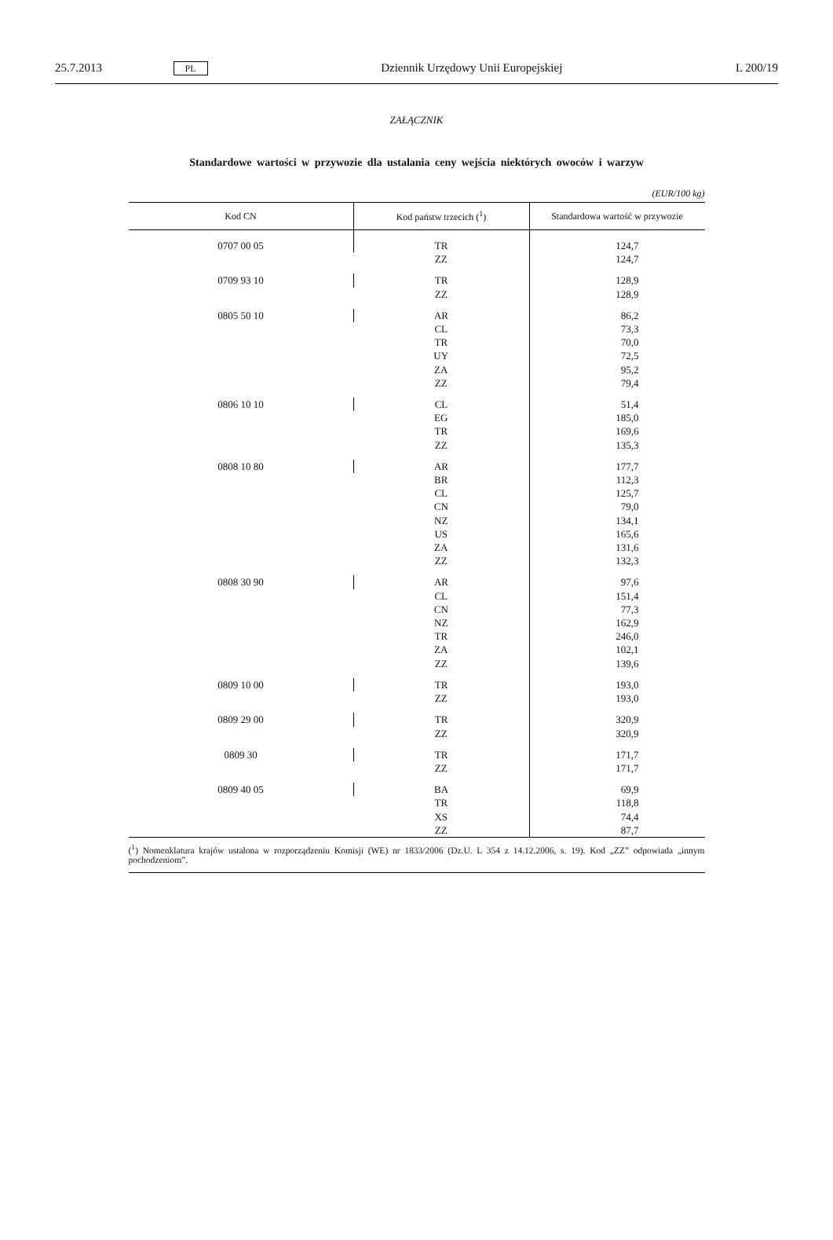25.7.2013 PL Dziennik Urzędowy Unii Europejskiej L 200/19
ZAŁĄCZNIK
Standardowe wartości w przywozie dla ustalania ceny wejścia niektórych owoców i warzyw
(EUR/100 kg)
| Kod CN | Kod państw trzecich (<sup>1</sup>) | Standardowa wartość w przywozie |
| --- | --- | --- |
| 0707 00 05 | TR | 124,7 |
| | ZZ | 124,7 |
| 0709 93 10 | TR | 128,9 |
| | ZZ | 128,9 |
| 0805 50 10 | AR | 86,2 |
| | CL | 73,3 |
| | TR | 70,0 |
| | UY | 72,5 |
| | ZA | 95,2 |
| | ZZ | 79,4 |
| 0806 10 10 | CL | 51,4 |
| | EG | 185,0 |
| | TR | 169,6 |
| | ZZ | 135,3 |
| 0808 10 80 | AR | 177,7 |
| | BR | 112,3 |
| | CL | 125,7 |
| | CN | 79,0 |
| | NZ | 134,1 |
| | US | 165,6 |
| | ZA | 131,6 |
| | ZZ | 132,3 |
| 0808 30 90 | AR | 97,6 |
| | CL | 151,4 |
| | CN | 77,3 |
| | NZ | 162,9 |
| | TR | 246,0 |
| | ZA | 102,1 |
| | ZZ | 139,6 |
| 0809 10 00 | TR | 193,0 |
| | ZZ | 193,0 |
| 0809 29 00 | TR | 320,9 |
| | ZZ | 320,9 |
| 0809 30 | TR | 171,7 |
| | ZZ | 171,7 |
| 0809 40 05 | BA | 69,9 |
| | TR | 118,8 |
| | XS | 74,4 |
| | ZZ | 87,7 |
(<sup>1</sup>) Nomenklatura krajów ustalona w rozporządzeniu Komisji (WE) nr 1833/2006 (Dz.U. L 354 z 14.12.2006, s. 19). Kod „ZZ” odpowiada „innym pochodzeniom”.